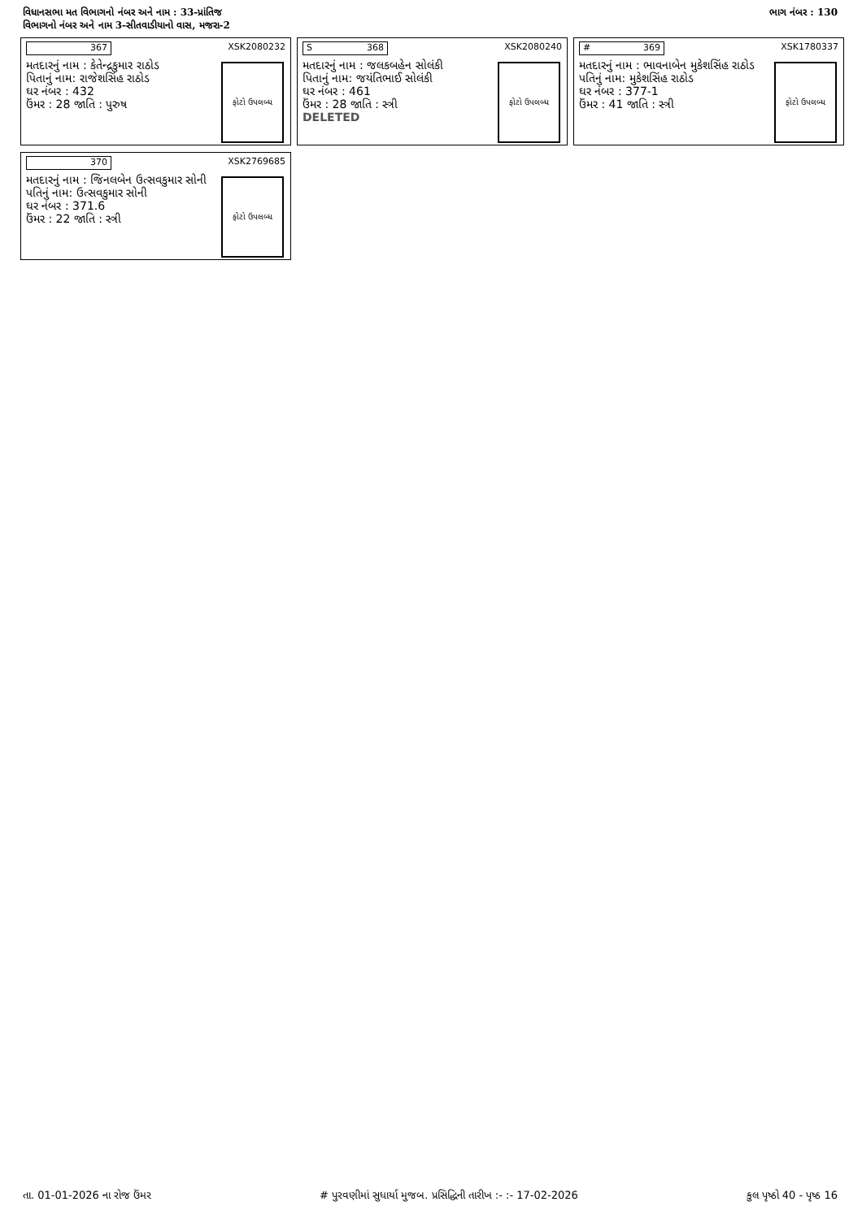વિધાનસભા મત વિભાગનો નંબર અને નામ : 33-પ્રાંતિજ
વિભાગનો નંબર અને નામ 3-સીતવાડીયાનો વાસ, મજરા-2
ભાગ નંબર : 130
367
XSK2080232
મતદારનું નામ : કેતેન્દ્રકુમાર રાઠોડ
પિતાનું નામ: રાજેશસિંહ રાઠોડ
ઘર નંબર : 432
ઉંમર : 28 જાતિ : પુરુષ
ફોટો ઉપલબ્ધ
S 368
XSK2080240
મતદારનું નામ : જલકબહેન સોલંકી
પિતાનું નામ: જયંતિભાઈ સોલંકી
ઘર નંબર : 461
ઉંમર : 28 જાતિ : સ્ત્રી
DELETED
ફોટો ઉપલબ્ધ
# 369
XSK1780337
મતદારનું નામ : ભાવનાબેન મુકેશસિંહ રાઠોડ
પતિનું નામ: મુકેશસિંહ રાઠોડ
ઘર નંબર : 377-1
ઉંમર : 41 જાતિ : સ્ત્રી
ફોટો ઉપલબ્ધ
370
XSK2769685
મતદારનું નામ : જિનલબેન ઉત્સવકુમાર સોની
પતિનું નામ: ઉત્સવકુમાર સોની
ઘર નંબર : 371.6
ઉંમર : 22 જાતિ : સ્ત્રી
ફોટો ઉપલબ્ધ
તા. 01-01-2026 ના રોજ ઉંમર # પુરવણીમાં સુધાર્યા મુજબ. પ્રસિદ્ધિની તારીખ :- :- 17-02-2026 કુલ પૃષ્ઠો 40 - પૃષ્ઠ 16